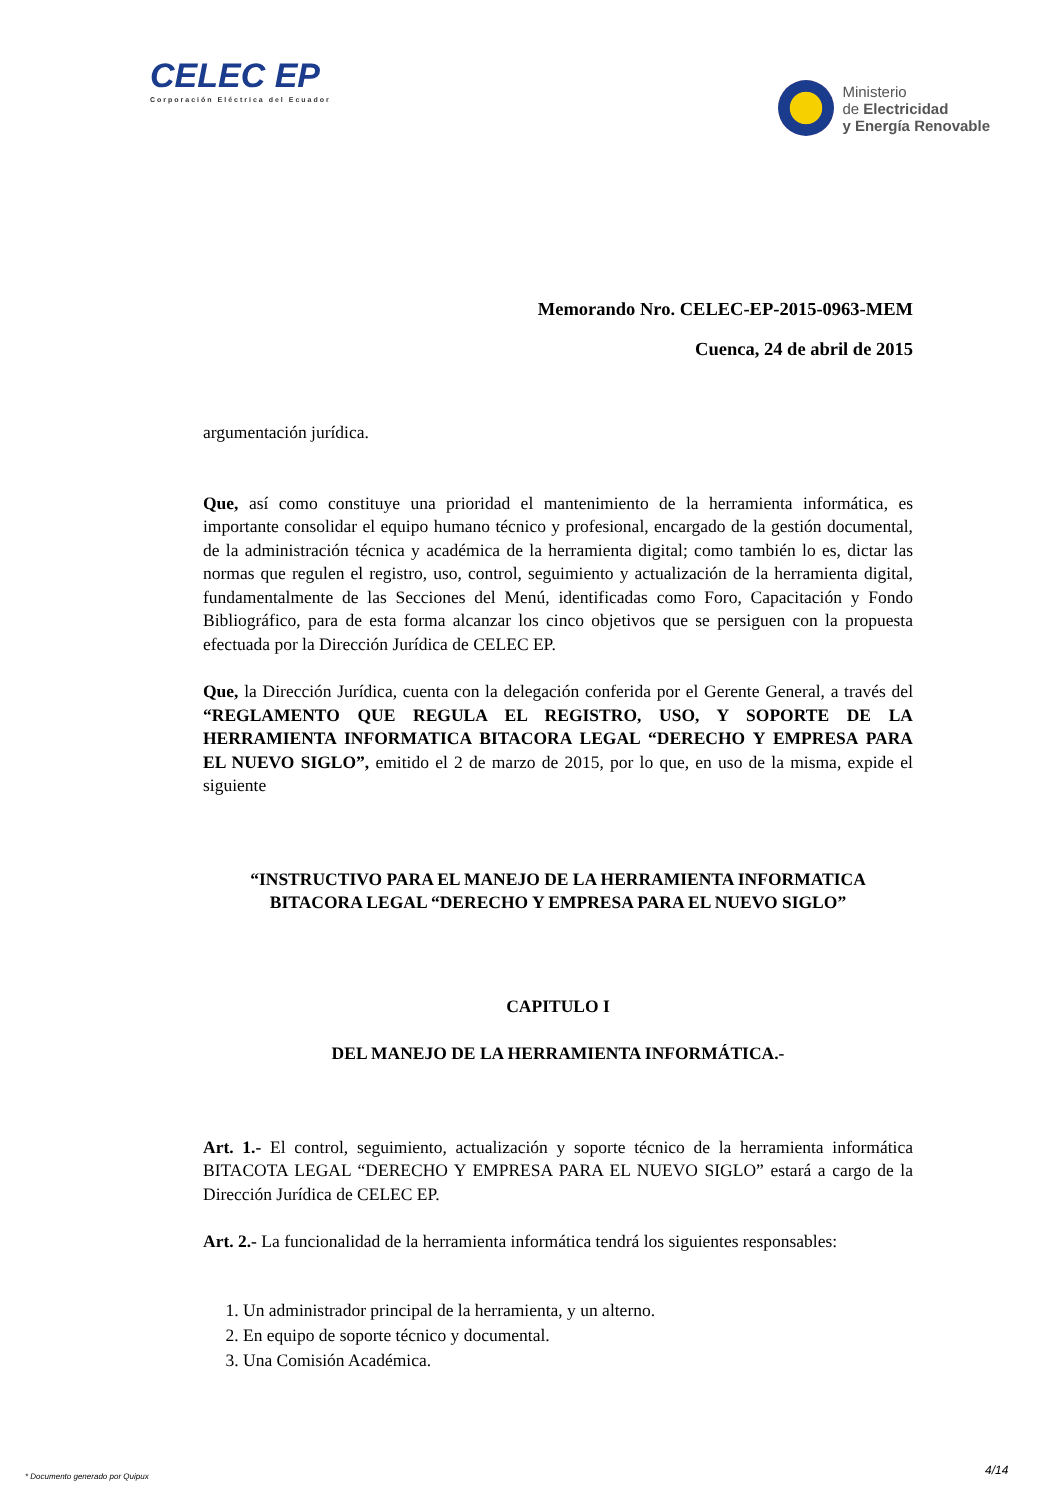CELEC EP
Corporación Eléctrica del Ecuador
Ministerio
de Electricidad
y Energía Renovable
Memorando Nro. CELEC-EP-2015-0963-MEM
Cuenca, 24 de abril de 2015
argumentación jurídica.
Que, así como constituye una prioridad el mantenimiento de la herramienta informática, es importante consolidar el equipo humano técnico y profesional, encargado de la gestión documental, de la administración técnica y académica de la herramienta digital; como también lo es, dictar las normas que regulen el registro, uso, control, seguimiento y actualización de la herramienta digital, fundamentalmente de las Secciones del Menú, identificadas como Foro, Capacitación y Fondo Bibliográfico, para de esta forma alcanzar los cinco objetivos que se persiguen con la propuesta efectuada por la Dirección Jurídica de CELEC EP.
Que, la Dirección Jurídica, cuenta con la delegación conferida por el Gerente General, a través del “REGLAMENTO QUE REGULA EL REGISTRO, USO, Y SOPORTE DE LA HERRAMIENTA INFORMATICA BITACORA LEGAL “DERECHO Y EMPRESA PARA EL NUEVO SIGLO”, emitido el 2 de marzo de 2015, por lo que, en uso de la misma, expide el siguiente
“INSTRUCTIVO PARA EL MANEJO DE LA HERRAMIENTA INFORMATICA BITACORA LEGAL “DERECHO Y EMPRESA PARA EL NUEVO SIGLO”
CAPITULO I
DEL MANEJO DE LA HERRAMIENTA INFORMÁTICA.-
Art. 1.- El control, seguimiento, actualización y soporte técnico de la herramienta informática BITACOTA LEGAL “DERECHO Y EMPRESA PARA EL NUEVO SIGLO” estará a cargo de la Dirección Jurídica de CELEC EP.
Art. 2.- La funcionalidad de la herramienta informática tendrá los siguientes responsables:
1. Un administrador principal de la herramienta, y un alterno.
2. En equipo de soporte técnico y documental.
3. Una Comisión Académica.
4/14
* Documento generado por Quipux